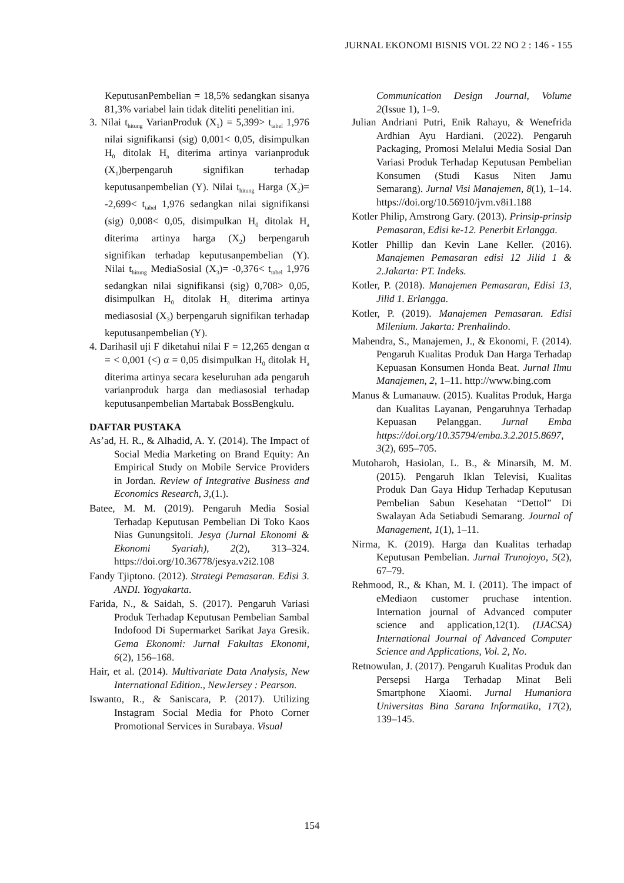JURNAL EKONOMI BISNIS VOL 22 NO 2 : 146 - 155
KeputusanPembelian = 18,5% sedangkan sisanya 81,3% variabel lain tidak diteliti penelitian ini.
3. Nilai t<sub>hitung</sub> VarianProduk (X<sub>1</sub>) = 5,399> t<sub>tabel</sub> 1,976 nilai signifikansi (sig) 0,001< 0,05, disimpulkan H<sub>0</sub> ditolak H<sub>a</sub> diterima artinya varianproduk (X<sub>1</sub>)berpengaruh signifikan terhadap keputusanpembelian (Y). Nilai t<sub>hitung</sub> Harga (X<sub>2</sub>)= -2,699< t<sub>tabel</sub> 1,976 sedangkan nilai signifikansi (sig) 0,008< 0,05, disimpulkan H<sub>0</sub> ditolak H<sub>a</sub> diterima artinya harga (X<sub>2</sub>) berpengaruh signifikan terhadap keputusanpembelian (Y). Nilai t<sub>hitung</sub> MediaSosial (X<sub>3</sub>)= -0,376< t<sub>tabel</sub> 1,976 sedangkan nilai signifikansi (sig) 0,708> 0,05, disimpulkan H<sub>0</sub> ditolak H<sub>a</sub> diterima artinya mediasosial (X<sub>3</sub>) berpengaruh signifikan terhadap keputusanpembelian (Y).
4. Darihasil uji F diketahui nilai F = 12,265 dengan α = < 0,001 (<) α = 0,05 disimpulkan H<sub>0</sub> ditolak H<sub>a</sub> diterima artinya secara keseluruhan ada pengaruh varianproduk harga dan mediasosial terhadap keputusanpembelian Martabak BossBengkulu.
DAFTAR PUSTAKA
As’ad, H. R., & Alhadid, A. Y. (2014). The Impact of Social Media Marketing on Brand Equity: An Empirical Study on Mobile Service Providers in Jordan. Review of Integrative Business and Economics Research, 3,(1.).
Batee, M. M. (2019). Pengaruh Media Sosial Terhadap Keputusan Pembelian Di Toko Kaos Nias Gunungsitoli. Jesya (Jurnal Ekonomi & Ekonomi Syariah), 2(2), 313–324. https://doi.org/10.36778/jesya.v2i2.108
Fandy Tjiptono. (2012). Strategi Pemasaran. Edisi 3. ANDI. Yogyakarta.
Farida, N., & Saidah, S. (2017). Pengaruh Variasi Produk Terhadap Keputusan Pembelian Sambal Indofood Di Supermarket Sarikat Jaya Gresik. Gema Ekonomi: Jurnal Fakultas Ekonomi, 6(2), 156–168.
Hair, et al. (2014). Multivariate Data Analysis, New International Edition., NewJersey : Pearson.
Iswanto, R., & Saniscara, P. (2017). Utilizing Instagram Social Media for Photo Corner Promotional Services in Surabaya. Visual
Communication Design Journal, Volume 2(Issue 1), 1–9.
Julian Andriani Putri, Enik Rahayu, & Wenefrida Ardhian Ayu Hardiani. (2022). Pengaruh Packaging, Promosi Melalui Media Sosial Dan Variasi Produk Terhadap Keputusan Pembelian Konsumen (Studi Kasus Niten Jamu Semarang). Jurnal Visi Manajemen, 8(1), 1–14. https://doi.org/10.56910/jvm.v8i1.188
Kotler Philip, Amstrong Gary. (2013). Prinsip-prinsip Pemasaran, Edisi ke-12. Penerbit Erlangga.
Kotler Phillip dan Kevin Lane Keller. (2016). Manajemen Pemasaran edisi 12 Jilid 1 & 2.Jakarta: PT. Indeks.
Kotler, P. (2018). Manajemen Pemasaran, Edisi 13, Jilid 1. Erlangga.
Kotler, P. (2019). Manajemen Pemasaran. Edisi Milenium. Jakarta: Prenhalindo.
Mahendra, S., Manajemen, J., & Ekonomi, F. (2014). Pengaruh Kualitas Produk Dan Harga Terhadap Kepuasan Konsumen Honda Beat. Jurnal Ilmu Manajemen, 2, 1–11. http://www.bing.com
Manus & Lumanauw. (2015). Kualitas Produk, Harga dan Kualitas Layanan, Pengaruhnya Terhadap Kepuasan Pelanggan. Jurnal Emba https://doi.org/10.35794/emba.3.2.2015.8697, 3(2), 695–705.
Mutoharoh, Hasiolan, L. B., & Minarsih, M. M. (2015). Pengaruh Iklan Televisi, Kualitas Produk Dan Gaya Hidup Terhadap Keputusan Pembelian Sabun Kesehatan “Dettol” Di Swalayan Ada Setiabudi Semarang. Journal of Management, 1(1), 1–11.
Nirma, K. (2019). Harga dan Kualitas terhadap Keputusan Pembelian. Jurnal Trunojoyo, 5(2), 67–79.
Rehmood, R., & Khan, M. I. (2011). The impact of eMediaon customer pruchase intention. Internation journal of Advanced computer science and application,12(1). (IJACSA) International Journal of Advanced Computer Science and Applications, Vol. 2, No.
Retnowulan, J. (2017). Pengaruh Kualitas Produk dan Persepsi Harga Terhadap Minat Beli Smartphone Xiaomi. Jurnal Humaniora Universitas Bina Sarana Informatika, 17(2), 139–145.
154